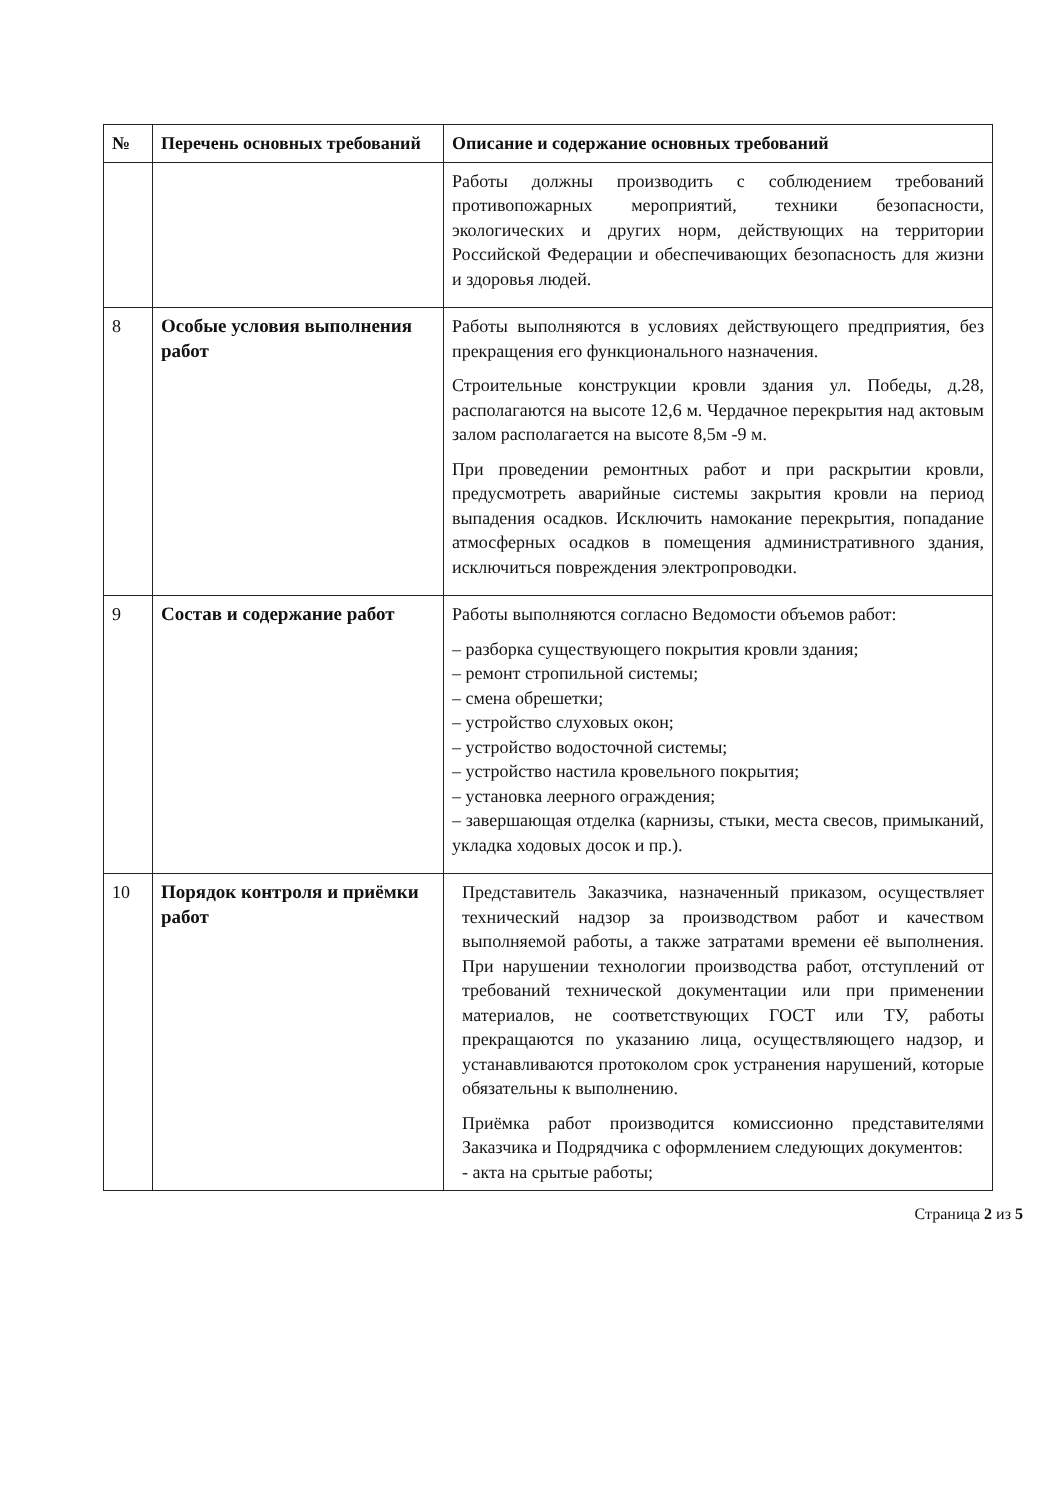| № | Перечень основных требований | Описание и содержание основных требований |
| --- | --- | --- |
| | | Работы должны производить с соблюдением требований противопожарных мероприятий, техники безопасности, экологических и других норм, действующих на территории Российской Федерации и обеспечивающих безопасность для жизни и здоровья людей. |
| 8 | Особые условия выполнения работ | Работы выполняются в условиях действующего предприятия, без прекращения его функционального назначения. Строительные конструкции кровли здания ул. Победы, д.28, располагаются на высоте 12,6 м. Чердачное перекрытия над актовым залом располагается на высоте 8,5м -9 м. При проведении ремонтных работ и при раскрытии кровли, предусмотреть аварийные системы закрытия кровли на период выпадения осадков. Исключить намокание перекрытия, попадание атмосферных осадков в помещения административного здания, исключиться повреждения электропроводки. |
| 9 | Состав и содержание работ | Работы выполняются согласно Ведомости объемов работ: – разборка существующего покрытия кровли здания; – ремонт стропильной системы; – смена обрешетки; – устройство слуховых окон; – устройство водосточной системы; – устройство настила кровельного покрытия; – установка леерного ограждения; – завершающая отделка (карнизы, стыки, места свесов, примыканий, укладка ходовых досок и пр.). |
| 10 | Порядок контроля и приёмки работ | Представитель Заказчика, назначенный приказом, осуществляет технический надзор за производством работ и качеством выполняемой работы, а также затратами времени её выполнения. При нарушении технологии производства работ, отступлений от требований технической документации или при применении материалов, не соответствующих ГОСТ или ТУ, работы прекращаются по указанию лица, осуществляющего надзор, и устанавливаются протоколом срок устранения нарушений, которые обязательны к выполнению. Приёмка работ производится комиссионно представителями Заказчика и Подрядчика с оформлением следующих документов: - акта на срытые работы; |
Страница 2 из 5